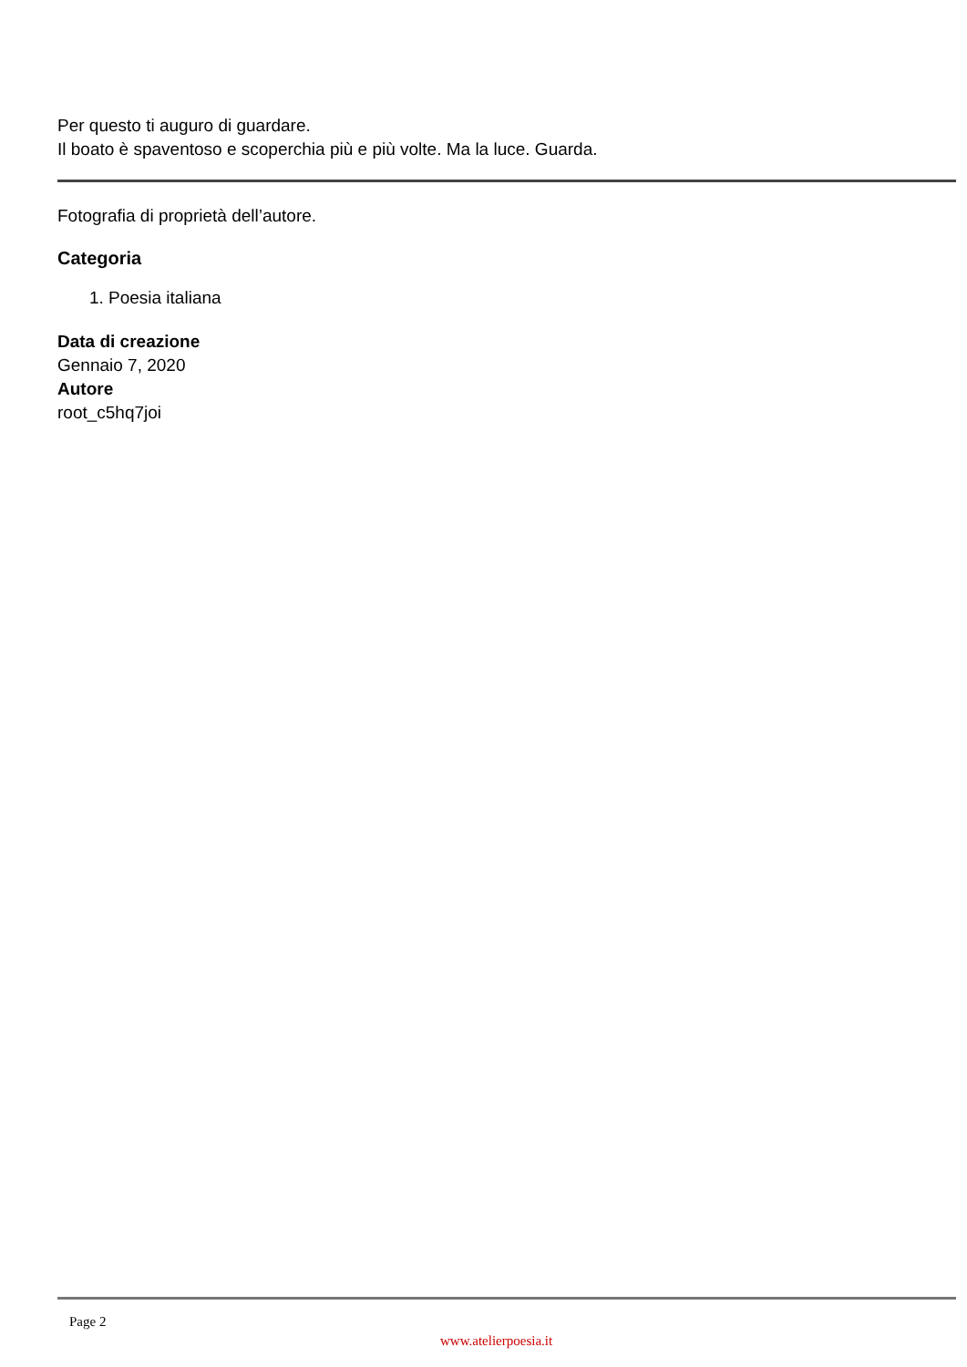Per questo ti auguro di guardare.
Il boato è spaventoso e scoperchia più e più volte. Ma la luce. Guarda.
Fotografia di proprietà dell’autore.
Categoria
1. Poesia italiana
Data di creazione
Gennaio 7, 2020
Autore
root_c5hq7joi
Page 2
www.atelierpoesia.it